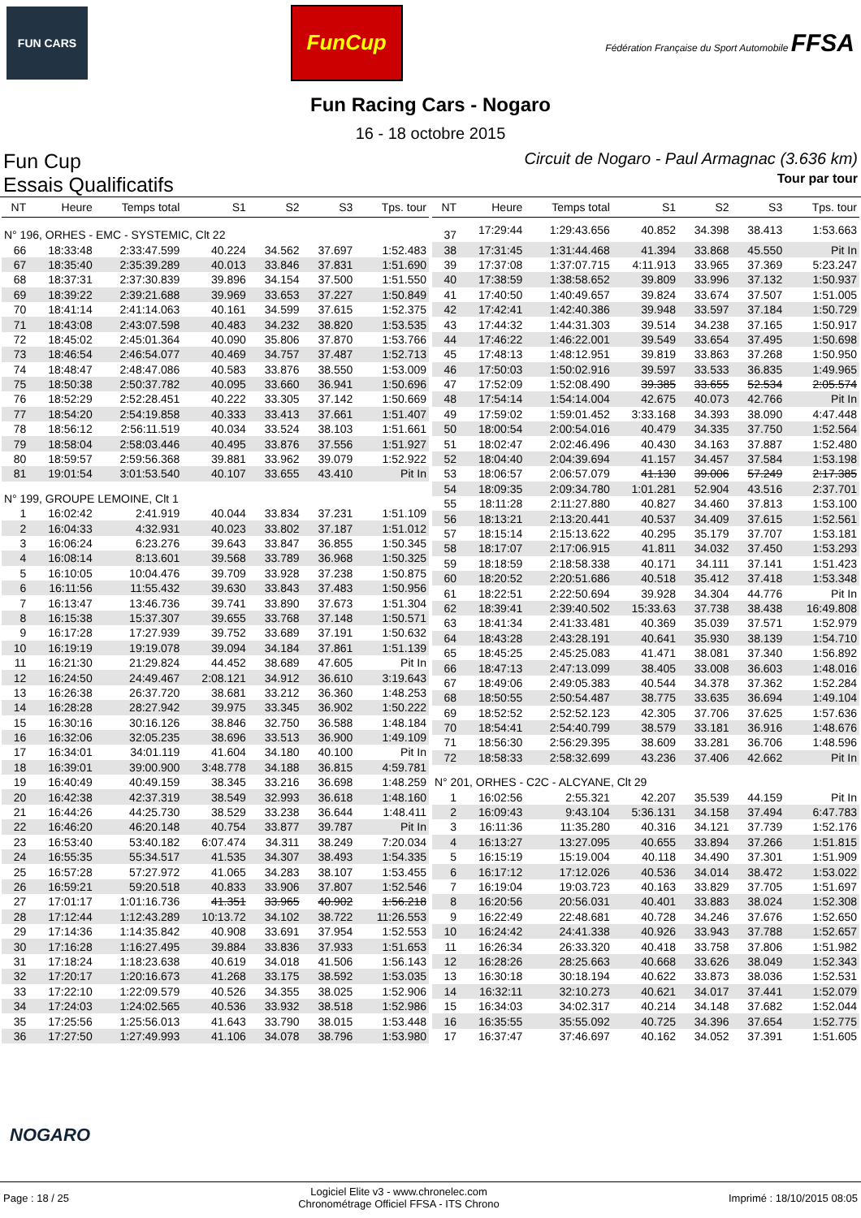FUN CARS
FunCup
Fédération Française du Sport Automobile FFSA
Fun Racing Cars - Nogaro
16 - 18 octobre 2015
Fun Cup
Essais Qualificatifs
Circuit de Nogaro - Paul Armagnac (3.636 km)
Tour par tour
| NT | Heure | Temps total | S1 | S2 | S3 | Tps. tour |
| --- | --- | --- | --- | --- | --- | --- |
| N° 196, ORHES - EMC - SYSTEMIC, Clt 22 | | | | | | |
| 66 | 18:33:48 | 2:33:47.599 | 40.224 | 34.562 | 37.697 | 1:52.483 |
| 67 | 18:35:40 | 2:35:39.289 | 40.013 | 33.846 | 37.831 | 1:51.690 |
| 68 | 18:37:31 | 2:37:30.839 | 39.896 | 34.154 | 37.500 | 1:51.550 |
| 69 | 18:39:22 | 2:39:21.688 | 39.969 | 33.653 | 37.227 | 1:50.849 |
| 70 | 18:41:14 | 2:41:14.063 | 40.161 | 34.599 | 37.615 | 1:52.375 |
| 71 | 18:43:08 | 2:43:07.598 | 40.483 | 34.232 | 38.820 | 1:53.535 |
| 72 | 18:45:02 | 2:45:01.364 | 40.090 | 35.806 | 37.870 | 1:53.766 |
| 73 | 18:46:54 | 2:46:54.077 | 40.469 | 34.757 | 37.487 | 1:52.713 |
| 74 | 18:48:47 | 2:48:47.086 | 40.583 | 33.876 | 38.550 | 1:53.009 |
| 75 | 18:50:38 | 2:50:37.782 | 40.095 | 33.660 | 36.941 | 1:50.696 |
| 76 | 18:52:29 | 2:52:28.451 | 40.222 | 33.305 | 37.142 | 1:50.669 |
| 77 | 18:54:20 | 2:54:19.858 | 40.333 | 33.413 | 37.661 | 1:51.407 |
| 78 | 18:56:12 | 2:56:11.519 | 40.034 | 33.524 | 38.103 | 1:51.661 |
| 79 | 18:58:04 | 2:58:03.446 | 40.495 | 33.876 | 37.556 | 1:51.927 |
| 80 | 18:59:57 | 2:59:56.368 | 39.881 | 33.962 | 39.079 | 1:52.922 |
| 81 | 19:01:54 | 3:01:53.540 | 40.107 | 33.655 | 43.410 | Pit In |
| N° 199, GROUPE LEMOINE, Clt 1 | | | | | | |
| 1 | 16:02:42 | 2:41.919 | 40.044 | 33.834 | 37.231 | 1:51.109 |
| 2 | 16:04:33 | 4:32.931 | 40.023 | 33.802 | 37.187 | 1:51.012 |
| 3 | 16:06:24 | 6:23.276 | 39.643 | 33.847 | 36.855 | 1:50.345 |
| 4 | 16:08:14 | 8:13.601 | 39.568 | 33.789 | 36.968 | 1:50.325 |
| 5 | 16:10:05 | 10:04.476 | 39.709 | 33.928 | 37.238 | 1:50.875 |
| 6 | 16:11:56 | 11:55.432 | 39.630 | 33.843 | 37.483 | 1:50.956 |
| 7 | 16:13:47 | 13:46.736 | 39.741 | 33.890 | 37.673 | 1:51.304 |
| 8 | 16:15:38 | 15:37.307 | 39.655 | 33.768 | 37.148 | 1:50.571 |
| 9 | 16:17:28 | 17:27.939 | 39.752 | 33.689 | 37.191 | 1:50.632 |
| 10 | 16:19:19 | 19:19.078 | 39.094 | 34.184 | 37.861 | 1:51.139 |
| 11 | 16:21:30 | 21:29.824 | 44.452 | 38.689 | 47.605 | Pit In |
| 12 | 16:24:50 | 24:49.467 | 2:08.121 | 34.912 | 36.610 | 3:19.643 |
| 13 | 16:26:38 | 26:37.720 | 38.681 | 33.212 | 36.360 | 1:48.253 |
| 14 | 16:28:28 | 28:27.942 | 39.975 | 33.345 | 36.902 | 1:50.222 |
| 15 | 16:30:16 | 30:16.126 | 38.846 | 32.750 | 36.588 | 1:48.184 |
| 16 | 16:32:06 | 32:05.235 | 38.696 | 33.513 | 36.900 | 1:49.109 |
| 17 | 16:34:01 | 34:01.119 | 41.604 | 34.180 | 40.100 | Pit In |
| 18 | 16:39:01 | 39:00.900 | 3:48.778 | 34.188 | 36.815 | 4:59.781 |
| 19 | 16:40:49 | 40:49.159 | 38.345 | 33.216 | 36.698 | 1:48.259 |
| 20 | 16:42:38 | 42:37.319 | 38.549 | 32.993 | 36.618 | 1:48.160 |
| 21 | 16:44:26 | 44:25.730 | 38.529 | 33.238 | 36.644 | 1:48.411 |
| 22 | 16:46:20 | 46:20.148 | 40.754 | 33.877 | 39.787 | Pit In |
| 23 | 16:53:40 | 53:40.182 | 6:07.474 | 34.311 | 38.249 | 7:20.034 |
| 24 | 16:55:35 | 55:34.517 | 41.535 | 34.307 | 38.493 | 1:54.335 |
| 25 | 16:57:28 | 57:27.972 | 41.065 | 34.283 | 38.107 | 1:53.455 |
| 26 | 16:59:21 | 59:20.518 | 40.833 | 33.906 | 37.807 | 1:52.546 |
| 27 | 17:01:17 | 1:01:16.736 | 41.351 | 33.965 | 40.902 | 1:56.218 |
| 28 | 17:12:44 | 1:12:43.289 | 10:13.72 | 34.102 | 38.722 | 11:26.553 |
| 29 | 17:14:36 | 1:14:35.842 | 40.908 | 33.691 | 37.954 | 1:52.553 |
| 30 | 17:16:28 | 1:16:27.495 | 39.884 | 33.836 | 37.933 | 1:51.653 |
| 31 | 17:18:24 | 1:18:23.638 | 40.619 | 34.018 | 41.506 | 1:56.143 |
| 32 | 17:20:17 | 1:20:16.673 | 41.268 | 33.175 | 38.592 | 1:53.035 |
| 33 | 17:22:10 | 1:22:09.579 | 40.526 | 34.355 | 38.025 | 1:52.906 |
| 34 | 17:24:03 | 1:24:02.565 | 40.536 | 33.932 | 38.518 | 1:52.986 |
| 35 | 17:25:56 | 1:25:56.013 | 41.643 | 33.790 | 38.015 | 1:53.448 |
| 36 | 17:27:50 | 1:27:49.993 | 41.106 | 34.078 | 38.796 | 1:53.980 |
| NT | Heure | Temps total | S1 | S2 | S3 | Tps. tour |
| --- | --- | --- | --- | --- | --- | --- |
| 37 | 17:29:44 | 1:29:43.656 | 40.852 | 34.398 | 38.413 | 1:53.663 |
| 38 | 17:31:45 | 1:31:44.468 | 41.394 | 33.868 | 45.550 | Pit In |
| 39 | 17:37:08 | 1:37:07.715 | 4:11.913 | 33.965 | 37.369 | 5:23.247 |
| 40 | 17:38:59 | 1:38:58.652 | 39.809 | 33.996 | 37.132 | 1:50.937 |
| 41 | 17:40:50 | 1:40:49.657 | 39.824 | 33.674 | 37.507 | 1:51.005 |
| 42 | 17:42:41 | 1:42:40.386 | 39.948 | 33.597 | 37.184 | 1:50.729 |
| 43 | 17:44:32 | 1:44:31.303 | 39.514 | 34.238 | 37.165 | 1:50.917 |
| 44 | 17:46:22 | 1:46:22.001 | 39.549 | 33.654 | 37.495 | 1:50.698 |
| 45 | 17:48:13 | 1:48:12.951 | 39.819 | 33.863 | 37.268 | 1:50.950 |
| 46 | 17:50:03 | 1:50:02.916 | 39.597 | 33.533 | 36.835 | 1:49.965 |
| 47 | 17:52:09 | 1:52:08.490 | 39.385 | 33.655 | 52.534 | 2:05.574 |
| 48 | 17:54:14 | 1:54:14.004 | 42.675 | 40.073 | 42.766 | Pit In |
| 49 | 17:59:02 | 1:59:01.452 | 3:33.168 | 34.393 | 38.090 | 4:47.448 |
| 50 | 18:00:54 | 2:00:54.016 | 40.479 | 34.335 | 37.750 | 1:52.564 |
| 51 | 18:02:47 | 2:02:46.496 | 40.430 | 34.163 | 37.887 | 1:52.480 |
| 52 | 18:04:40 | 2:04:39.694 | 41.157 | 34.457 | 37.584 | 1:53.198 |
| 53 | 18:06:57 | 2:06:57.079 | 41.130 | 39.006 | 57.249 | 2:17.385 |
| 54 | 18:09:35 | 2:09:34.780 | 1:01.281 | 52.904 | 43.516 | 2:37.701 |
| 55 | 18:11:28 | 2:11:27.880 | 40.827 | 34.460 | 37.813 | 1:53.100 |
| 56 | 18:13:21 | 2:13:20.441 | 40.537 | 34.409 | 37.615 | 1:52.561 |
| 57 | 18:15:14 | 2:15:13.622 | 40.295 | 35.179 | 37.707 | 1:53.181 |
| 58 | 18:17:07 | 2:17:06.915 | 41.811 | 34.032 | 37.450 | 1:53.293 |
| 59 | 18:18:59 | 2:18:58.338 | 40.171 | 34.111 | 37.141 | 1:51.423 |
| 60 | 18:20:52 | 2:20:51.686 | 40.518 | 35.412 | 37.418 | 1:53.348 |
| 61 | 18:22:51 | 2:22:50.694 | 39.928 | 34.304 | 44.776 | Pit In |
| 62 | 18:39:41 | 2:39:40.502 | 15:33.63 | 37.738 | 38.438 | 16:49.808 |
| 63 | 18:41:34 | 2:41:33.481 | 40.369 | 35.039 | 37.571 | 1:52.979 |
| 64 | 18:43:28 | 2:43:28.191 | 40.641 | 35.930 | 38.139 | 1:54.710 |
| 65 | 18:45:25 | 2:45:25.083 | 41.471 | 38.081 | 37.340 | 1:56.892 |
| 66 | 18:47:13 | 2:47:13.099 | 38.405 | 33.008 | 36.603 | 1:48.016 |
| 67 | 18:49:06 | 2:49:05.383 | 40.544 | 34.378 | 37.362 | 1:52.284 |
| 68 | 18:50:55 | 2:50:54.487 | 38.775 | 33.635 | 36.694 | 1:49.104 |
| 69 | 18:52:52 | 2:52:52.123 | 42.305 | 37.706 | 37.625 | 1:57.636 |
| 70 | 18:54:41 | 2:54:40.799 | 38.579 | 33.181 | 36.916 | 1:48.676 |
| 71 | 18:56:30 | 2:56:29.395 | 38.609 | 33.281 | 36.706 | 1:48.596 |
| 72 | 18:58:33 | 2:58:32.699 | 43.236 | 37.406 | 42.662 | Pit In |
| N° 201, ORHES - C2C - ALCYANE, Clt 29 | | | | | | |
| 1 | 16:02:56 | 2:55.321 | 42.207 | 35.539 | 44.159 | Pit In |
| 2 | 16:09:43 | 9:43.104 | 5:36.131 | 34.158 | 37.494 | 6:47.783 |
| 3 | 16:11:36 | 11:35.280 | 40.316 | 34.121 | 37.739 | 1:52.176 |
| 4 | 16:13:27 | 13:27.095 | 40.655 | 33.894 | 37.266 | 1:51.815 |
| 5 | 16:15:19 | 15:19.004 | 40.118 | 34.490 | 37.301 | 1:51.909 |
| 6 | 16:17:12 | 17:12.026 | 40.536 | 34.014 | 38.472 | 1:53.022 |
| 7 | 16:19:04 | 19:03.723 | 40.163 | 33.829 | 37.705 | 1:51.697 |
| 8 | 16:20:56 | 20:56.031 | 40.401 | 33.883 | 38.024 | 1:52.308 |
| 9 | 16:22:49 | 22:48.681 | 40.728 | 34.246 | 37.676 | 1:52.650 |
| 10 | 16:24:42 | 24:41.338 | 40.926 | 33.943 | 37.788 | 1:52.657 |
| 11 | 16:26:34 | 26:33.320 | 40.418 | 33.758 | 37.806 | 1:51.982 |
| 12 | 16:28:26 | 28:25.663 | 40.668 | 33.626 | 38.049 | 1:52.343 |
| 13 | 16:30:18 | 30:18.194 | 40.622 | 33.873 | 38.036 | 1:52.531 |
| 14 | 16:32:11 | 32:10.273 | 40.621 | 34.017 | 37.441 | 1:52.079 |
| 15 | 16:34:03 | 34:02.317 | 40.214 | 34.148 | 37.682 | 1:52.044 |
| 16 | 16:35:55 | 35:55.092 | 40.725 | 34.396 | 37.654 | 1:52.775 |
| 17 | 16:37:47 | 37:46.697 | 40.162 | 34.052 | 37.391 | 1:51.605 |
NOGARO
Page : 18 / 25
Logiciel Elite v3 - www.chronelec.com
Chronométrage Officiel FFSA - ITS Chrono
Imprimé : 18/10/2015 08:05